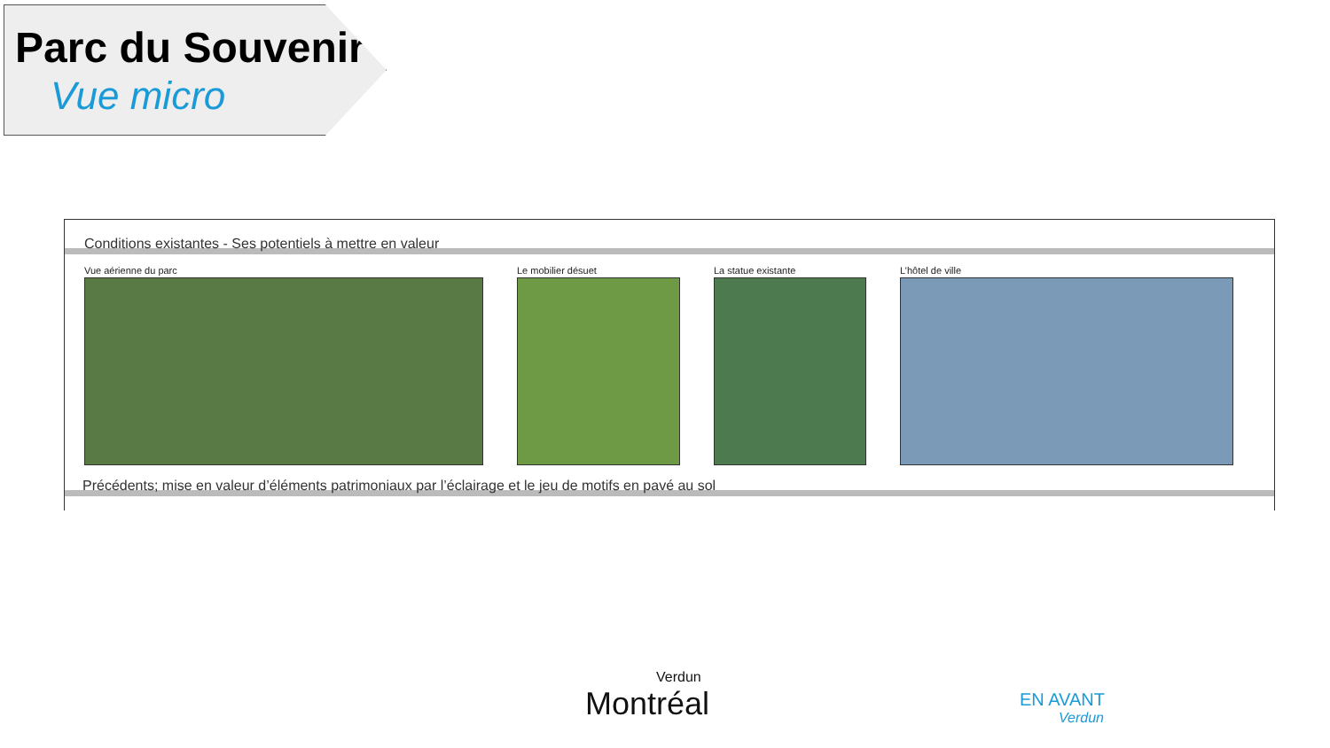Parc du Souvenir
Vue micro
Conditions existantes - Ses potentiels à mettre en valeur
Vue aérienne du parc Le mobilier désuet La statue existante L’hôtel de ville
Précédents; mise en valeur d’éléments patrimoniaux par l’éclairage et le jeu de motifs en pavé au sol
Verdun
Montréal
EN AVANT
Verdun